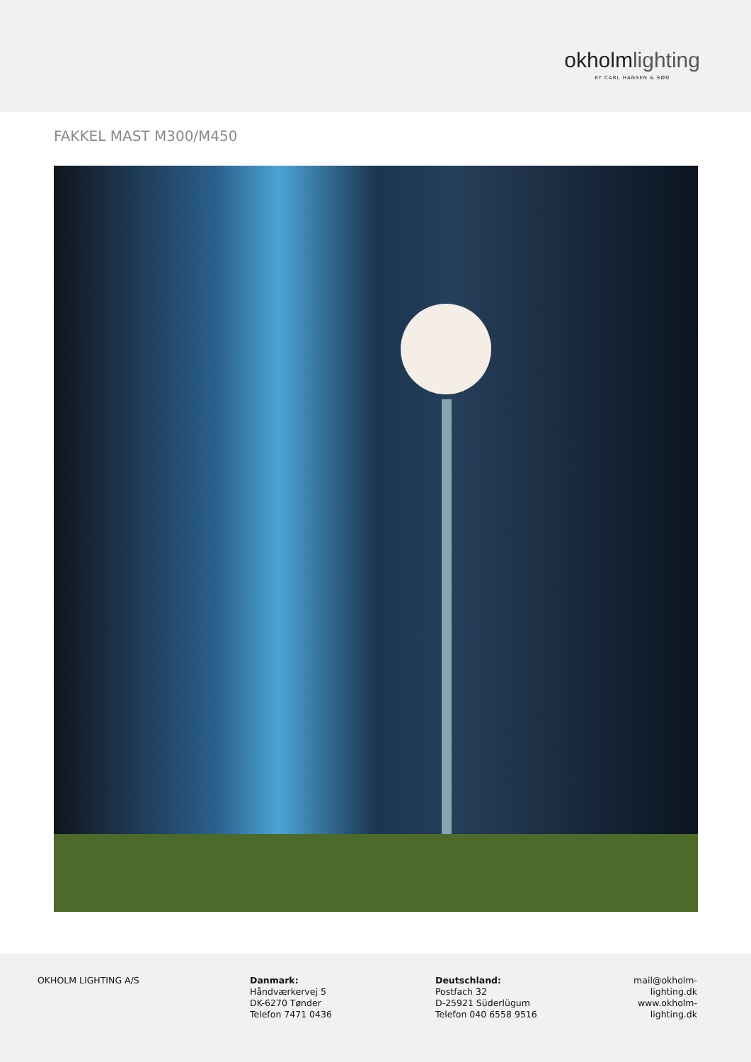okholmlighting
BY CARL HANSEN & SØN
FAKKEL MAST M300/M450
OKHOLM LIGHTING A/S Danmark:
Håndværkervej 5
DK-6270 Tønder
Telefon 7471 0436
Deutschland:
Postfach 32
D-25921 Süderlügum
Telefon 040 6558 9516
mail@okholm-
lighting.dk
www.okholm-
lighting.dk